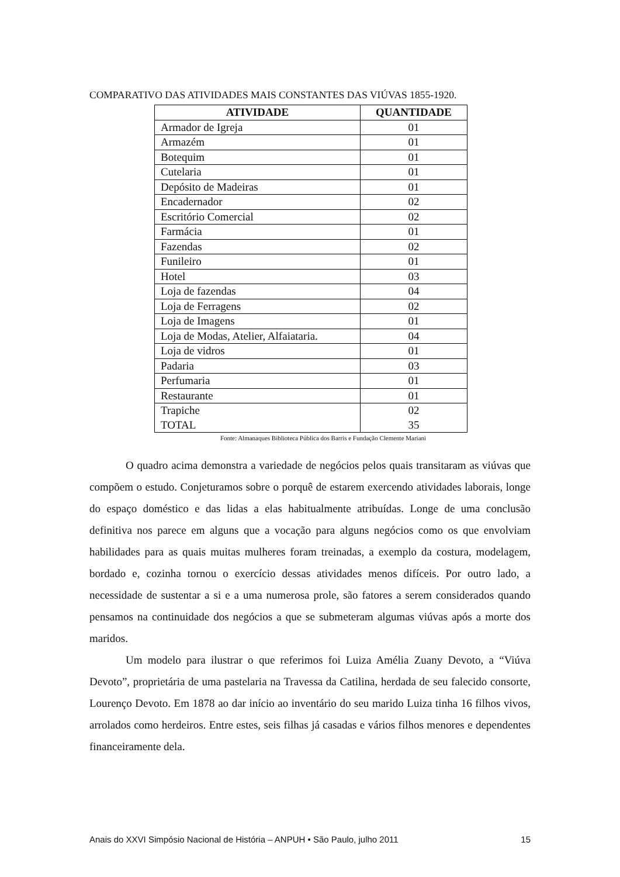COMPARATIVO DAS ATIVIDADES MAIS CONSTANTES DAS VIÚVAS 1855-1920.
| ATIVIDADE | QUANTIDADE |
| --- | --- |
| Armador de Igreja | 01 |
| Armazém | 01 |
| Botequim | 01 |
| Cutelaria | 01 |
| Depósito de Madeiras | 01 |
| Encadernador | 02 |
| Escritório Comercial | 02 |
| Farmácia | 01 |
| Fazendas | 02 |
| Funileiro | 01 |
| Hotel | 03 |
| Loja de fazendas | 04 |
| Loja de Ferragens | 02 |
| Loja de Imagens | 01 |
| Loja de Modas, Atelier, Alfaiataria. | 04 |
| Loja de vidros | 01 |
| Padaria | 03 |
| Perfumaria | 01 |
| Restaurante | 01 |
| Trapiche | 02 |
| TOTAL | 35 |
Fonte: Almanaques Biblioteca Pública dos Barris e Fundação Clemente Mariani
O quadro acima demonstra a variedade de negócios pelos quais transitaram as viúvas que compõem o estudo. Conjeturamos sobre o porquê de estarem exercendo atividades laborais, longe do espaço doméstico e das lidas a elas habitualmente atribuídas. Longe de uma conclusão definitiva nos parece em alguns que a vocação para alguns negócios como os que envolviam habilidades para as quais muitas mulheres foram treinadas, a exemplo da costura, modelagem, bordado e, cozinha tornou o exercício dessas atividades menos difíceis. Por outro lado, a necessidade de sustentar a si e a uma numerosa prole, são fatores a serem considerados quando pensamos na continuidade dos negócios a que se submeteram algumas viúvas após a morte dos maridos.
Um modelo para ilustrar o que referimos foi Luiza Amélia Zuany Devoto, a “Viúva Devoto”, proprietária de uma pastelaria na Travessa da Catilina, herdada de seu falecido consorte, Lourenço Devoto. Em 1878 ao dar início ao inventário do seu marido Luiza tinha 16 filhos vivos, arrolados como herdeiros. Entre estes, seis filhas já casadas e vários filhos menores e dependentes financeiramente dela.
Anais do XXVI Simpósio Nacional de História – ANPUH • São Paulo, julho 2011 15